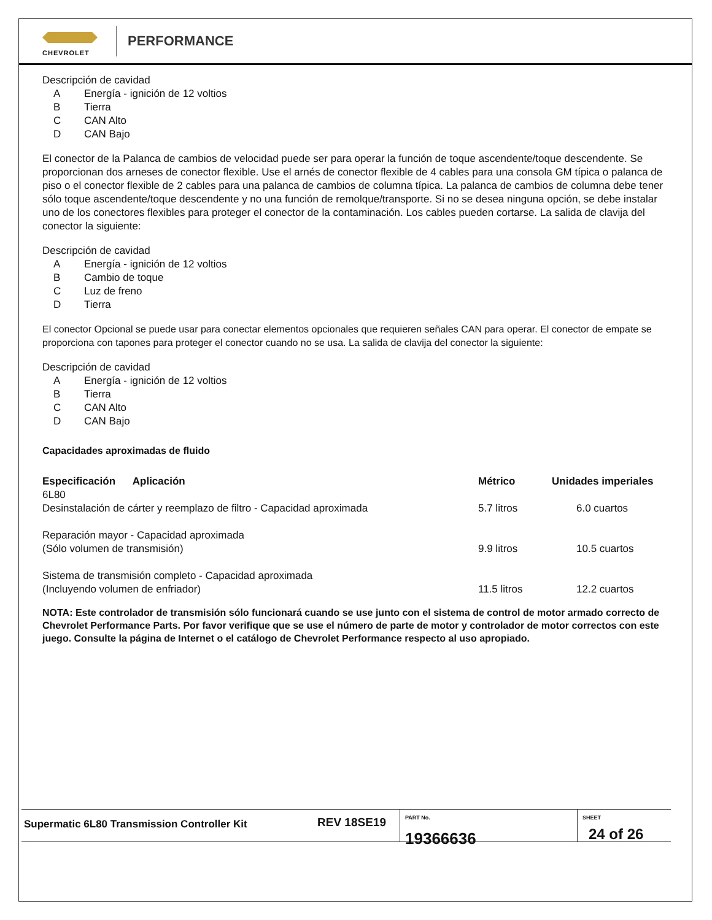CHEVROLET
PERFORMANCE
Descripción de cavidad
A Energía - ignición de 12 voltios
B Tierra
C CAN Alto
D CAN Bajo
El conector de la Palanca de cambios de velocidad puede ser para operar la función de toque ascendente/toque descendente. Se proporcionan dos arneses de conector flexible. Use el arnés de conector flexible de 4 cables para una consola GM típica o palanca de piso o el conector flexible de 2 cables para una palanca de cambios de columna típica. La palanca de cambios de columna debe tener sólo toque ascendente/toque descendente y no una función de remolque/transporte. Si no se desea ninguna opción, se debe instalar uno de los conectores flexibles para proteger el conector de la contaminación. Los cables pueden cortarse. La salida de clavija del conector la siguiente:
Descripción de cavidad
A Energía - ignición de 12 voltios
B Cambio de toque
C Luz de freno
D Tierra
El conector Opcional se puede usar para conectar elementos opcionales que requieren señales CAN para operar. El conector de empate se proporciona con tapones para proteger el conector cuando no se usa. La salida de clavija del conector la siguiente:
Descripción de cavidad
A Energía - ignición de 12 voltios
B Tierra
C CAN Alto
D CAN Bajo
Capacidades aproximadas de fluido
| Especificación Aplicación | Métrico | Unidades imperiales |
| --- | --- | --- |
| 6L80 Desinstalación de cárter y reemplazo de filtro - Capacidad aproximada | 5.7 litros | 6.0 cuartos |
| Reparación mayor - Capacidad aproximada (Sólo volumen de transmisión) | 9.9 litros | 10.5 cuartos |
| Sistema de transmisión completo - Capacidad aproximada (Incluyendo volumen de enfriador) | 11.5 litros | 12.2 cuartos |
NOTA: Este controlador de transmisión sólo funcionará cuando se use junto con el sistema de control de motor armado correcto de Chevrolet Performance Parts. Por favor verifique que se use el número de parte de motor y controlador de motor correctos con este juego. Consulte la página de Internet o el catálogo de Chevrolet Performance respecto al uso apropiado.
Supermatic 6L80 Transmission Controller Kit
REV 18SE19
PART No.
19366636
SHEET
24 of 26